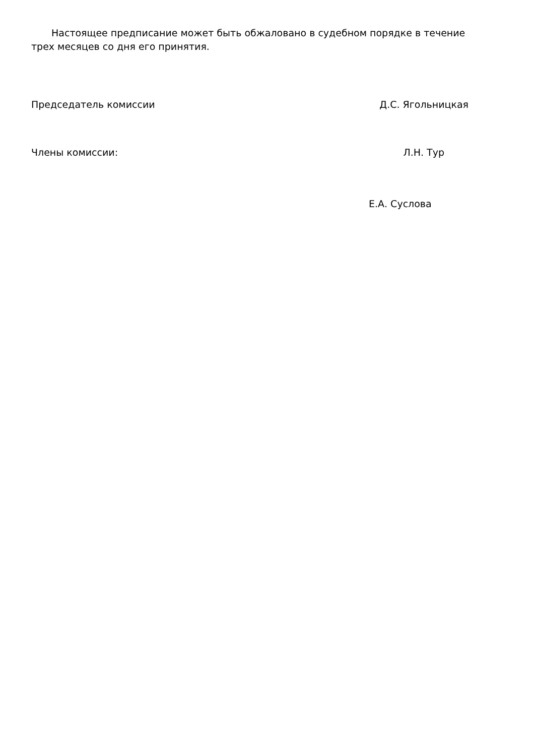Настоящее предписание может быть обжаловано в судебном порядке в течение трех месяцев со дня его принятия.
Председатель комиссии Д.С. Ягольницкая
Члены комиссии: Л.Н. Тур
Е.А. Суслова